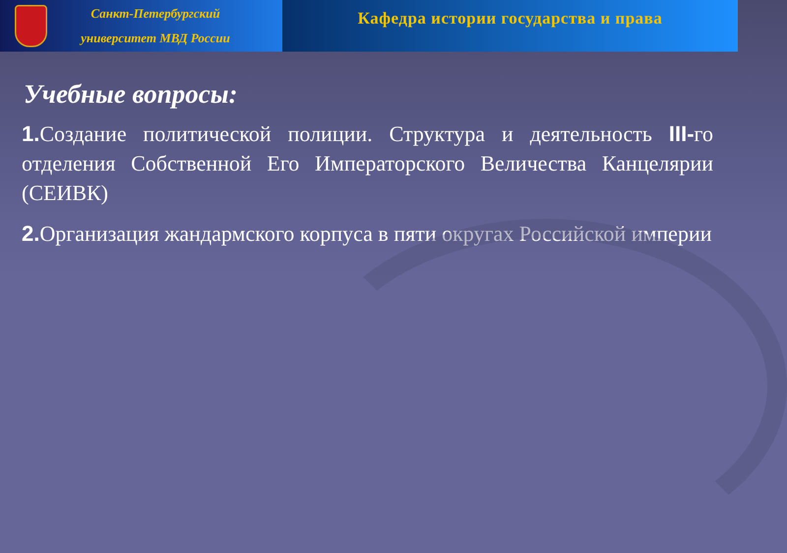Санкт-Петербургский
университет МВД России
Кафедра истории государства и права
Учебные вопросы:
1. Создание политической полиции. Структура и деятельность III-го отделения Собственной Его Императорского Величества Канцелярии (СЕИВК)
2. Организация жандармского корпуса в пяти округах Российской империи